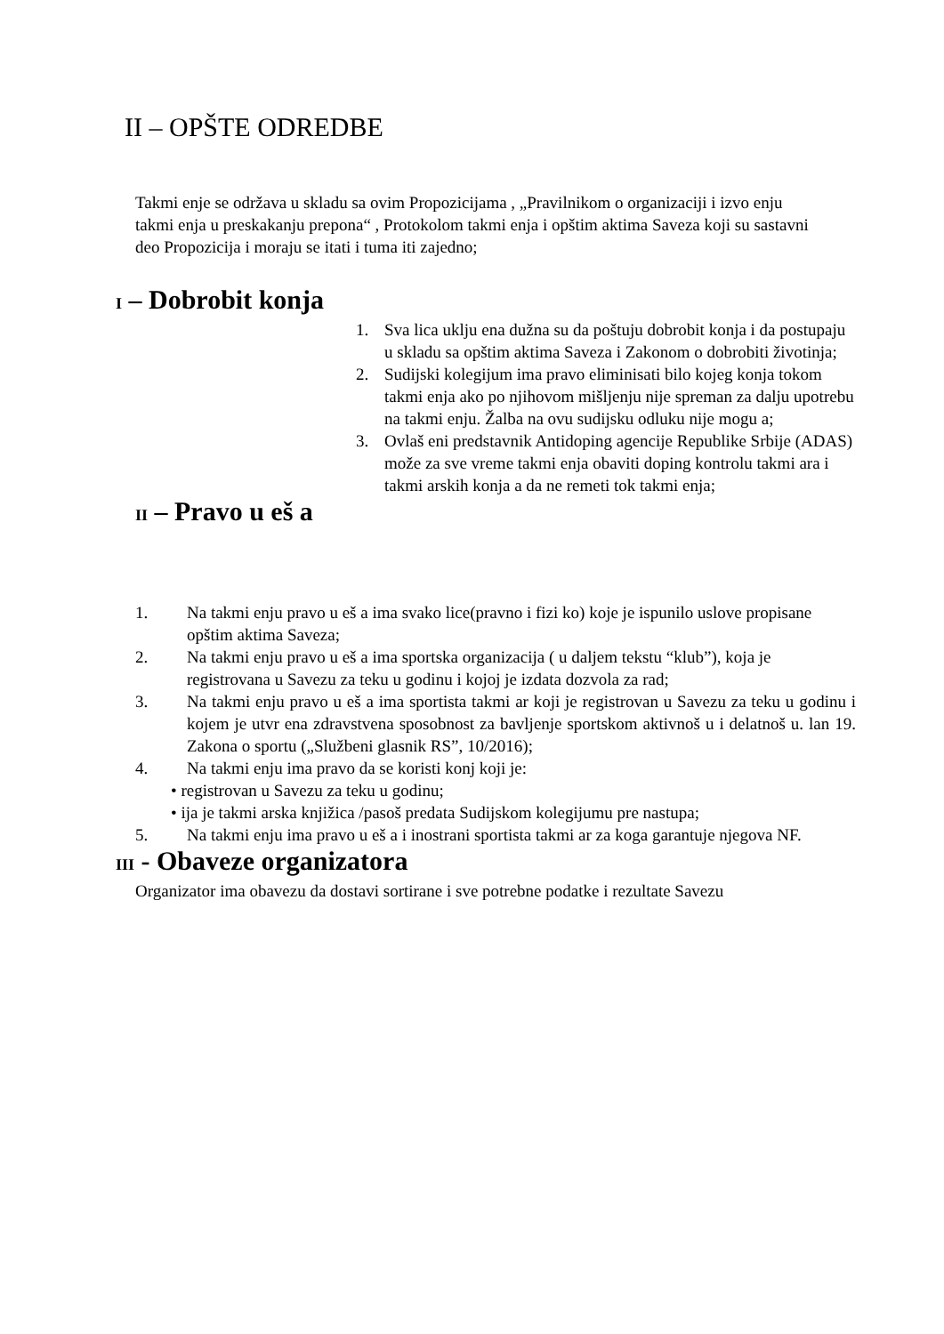II – OPŠTE ODREDBE
Takmi enje se održava u skladu sa ovim Propozicijama , „Pravilnikom o organizaciji i izvo enju takmi enja u preskakanju prepona“ , Protokolom takmi enja i opštim aktima Saveza koji su sastavni deo Propozicija i moraju se itati i tuma iti zajedno;
I – Dobrobit konja
1. Sva lica uklju ena dužna su da poštuju dobrobit konja i da postupaju u skladu sa opštim aktima Saveza i Zakonom o dobrobiti životinja;
2. Sudijski kolegijum ima pravo eliminisati bilo kojeg konja tokom takmi enja ako po njihovom mišljenju nije spreman za dalju upotrebu na takmi enju. Žalba na ovu sudijsku odluku nije mogu a;
3. Ovlaš eni predstavnik Antidoping agencije Republike Srbije (ADAS) može za sve vreme takmi enja obaviti doping kontrolu takmi ara i takmi arskih konja a da ne remeti tok takmi enja;
II – Pravo u eš a
1. Na takmi enju pravo u eš a ima svako lice(pravno i fizi ko) koje je ispunilo uslove propisane opštim aktima Saveza;
2. Na takmi enju pravo u eš a ima sportska organizacija ( u daljem tekstu “klub”), koja je registrovana u Savezu za teku u godinu i kojoj je izdata dozvola za rad;
3. Na takmi enju pravo u eš a ima sportista takmi ar koji je registrovan u Savezu za teku u godinu i kojem je utvr ena zdravstvena sposobnost za bavljenje sportskom aktivnoš u i delatnoš u. lan 19. Zakona o sportu („Službeni glasnik RS”, 10/2016);
4. Na takmi enju ima pravo da se koristi konj koji je:
• registrovan u Savezu za teku u godinu;
• ija je takmi arska knjižica /pasoš predata Sudijskom kolegijumu pre nastupa;
5. Na takmi enju ima pravo u eš a i inostrani sportista takmi ar za koga garantuje njegova NF.
III - Obaveze organizatora
Organizator ima obavezu da dostavi sortirane i sve potrebne podatke i rezultate Savezu